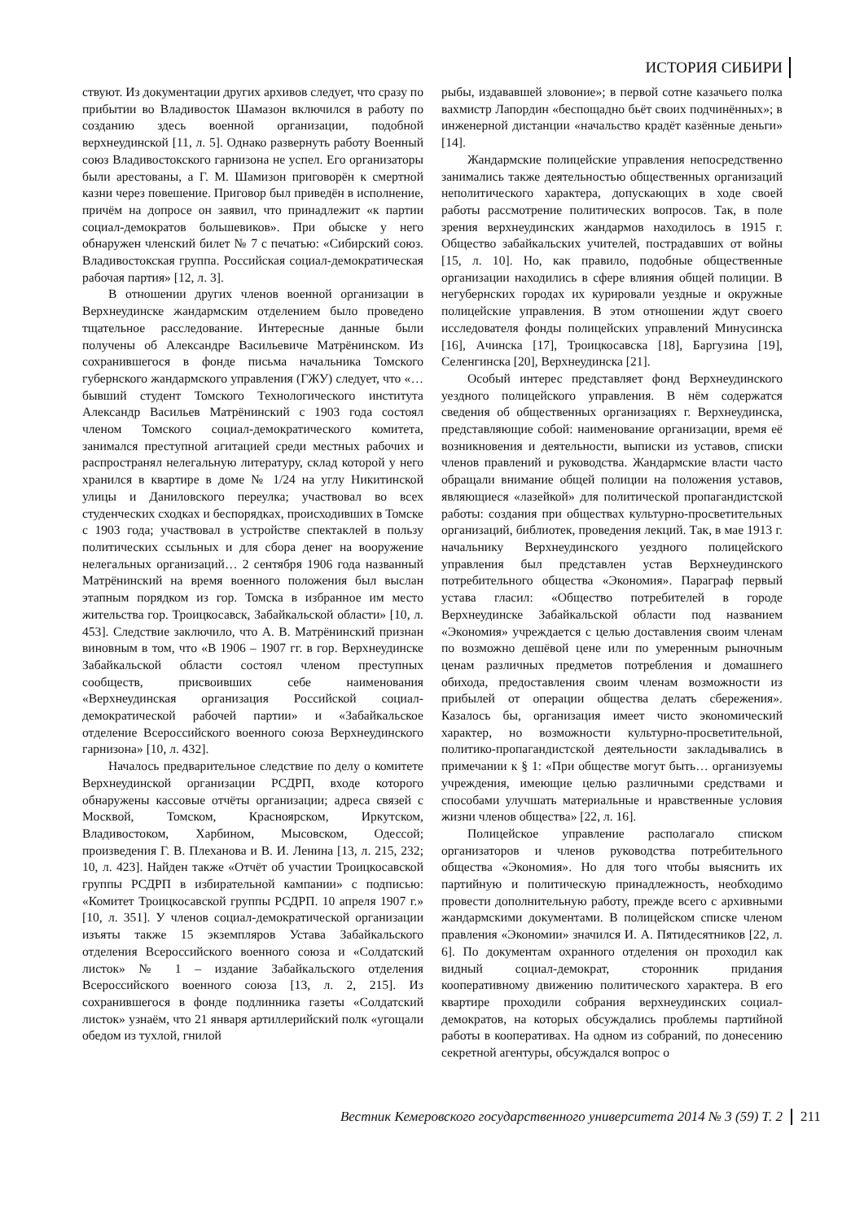ИСТОРИЯ СИБИРИ
ствуют. Из документации других архивов следует, что сразу по прибытии во Владивосток Шамазон включился в работу по созданию здесь военной организации, подобной верхнеудинской [11, л. 5]. Однако развернуть работу Военный союз Владивостокского гарнизона не успел. Его организаторы были арестованы, а Г. М. Шамизон приговорён к смертной казни через повешение. Приговор был приведён в исполнение, причём на допросе он заявил, что принадлежит «к партии социал-демократов большевиков». При обыске у него обнаружен членский билет № 7 с печатью: «Сибирский союз. Владивостокская группа. Российская социал-демократическая рабочая партия» [12, л. 3].
В отношении других членов военной организации в Верхнеудинске жандармским отделением было проведено тщательное расследование. Интересные данные были получены об Александре Васильевиче Матрёнинском. Из сохранившегося в фонде письма начальника Томского губернского жандармского управления (ГЖУ) следует, что «…бывший студент Томского Технологического института Александр Васильев Матрёнинский с 1903 года состоял членом Томского социал-демократического комитета, занимался преступной агитацией среди местных рабочих и распространял нелегальную литературу, склад которой у него хранился в квартире в доме № 1/24 на углу Никитинской улицы и Даниловского переулка; участвовал во всех студенческих сходках и беспорядках, происходивших в Томске с 1903 года; участвовал в устройстве спектаклей в пользу политических ссыльных и для сбора денег на вооружение нелегальных организаций… 2 сентября 1906 года названный Матрёнинский на время военного положения был выслан этапным порядком из гор. Томска в избранное им место жительства гор. Троицкосавск, Забайкальской области» [10, л. 453]. Следствие заключило, что А. В. Матрёнинский признан виновным в том, что «В 1906 – 1907 гг. в гор. Верхнеудинске Забайкальской области состоял членом преступных сообществ, присвоивших себе наименования «Верхнеудинская организация Российской социал-демократической рабочей партии» и «Забайкальское отделение Всероссийского военного союза Верхнеудинского гарнизона» [10, л. 432].
Началось предварительное следствие по делу о комитете Верхнеудинской организации РСДРП, входе которого обнаружены кассовые отчёты организации; адреса связей с Москвой, Томском, Красноярском, Иркутском, Владивостоком, Харбином, Мысовском, Одессой; произведения Г. В. Плеханова и В. И. Ленина [13, л. 215, 232; 10, л. 423]. Найден также «Отчёт об участии Троицкосавской группы РСДРП в избирательной кампании» с подписью: «Комитет Троицкосавской группы РСДРП. 10 апреля 1907 г.» [10, л. 351]. У членов социал-демократической организации изъяты также 15 экземпляров Устава Забайкальского отделения Всероссийского военного союза и «Солдатский листок» № 1 – издание Забайкальского отделения Всероссийского военного союза [13, л. 2, 215]. Из сохранившегося в фонде подлинника газеты «Солдатский листок» узнаём, что 21 января артиллерийский полк «угощали обедом из тухлой, гнилой
рыбы, издававшей зловоние»; в первой сотне казачьего полка вахмистр Лапордин «беспощадно бьёт своих подчинённых»; в инженерной дистанции «начальство крадёт казённые деньги» [14].
Жандармские полицейские управления непосредственно занимались также деятельностью общественных организаций неполитического характера, допускающих в ходе своей работы рассмотрение политических вопросов. Так, в поле зрения верхнеудинских жандармов находилось в 1915 г. Общество забайкальских учителей, пострадавших от войны [15, л. 10]. Но, как правило, подобные общественные организации находились в сфере влияния общей полиции. В негубернских городах их курировали уездные и окружные полицейские управления. В этом отношении ждут своего исследователя фонды полицейских управлений Минусинска [16], Ачинска [17], Троицкосавска [18], Баргузина [19], Селенгинска [20], Верхнеудинска [21].
Особый интерес представляет фонд Верхнеудинского уездного полицейского управления. В нём содержатся сведения об общественных организациях г. Верхнеудинска, представляющие собой: наименование организации, время её возникновения и деятельности, выписки из уставов, списки членов правлений и руководства. Жандармские власти часто обращали внимание общей полиции на положения уставов, являющиеся «лазейкой» для политической пропагандистской работы: создания при обществах культурно-просветительных организаций, библиотек, проведения лекций. Так, в мае 1913 г. начальнику Верхнеудинского уездного полицейского управления был представлен устав Верхнеудинского потребительного общества «Экономия». Параграф первый устава гласил: «Общество потребителей в городе Верхнеудинске Забайкальской области под названием «Экономия» учреждается с целью доставления своим членам по возможно дешёвой цене или по умеренным рыночным ценам различных предметов потребления и домашнего обихода, предоставления своим членам возможности из прибылей от операции общества делать сбережения». Казалось бы, организация имеет чисто экономический характер, но возможности культурно-просветительной, политико-пропагандистской деятельности закладывались в примечании к § 1: «При обществе могут быть… организуемы учреждения, имеющие целью различными средствами и способами улучшать материальные и нравственные условия жизни членов общества» [22, л. 16].
Полицейское управление располагало списком организаторов и членов руководства потребительного общества «Экономия». Но для того чтобы выяснить их партийную и политическую принадлежность, необходимо провести дополнительную работу, прежде всего с архивными жандармскими документами. В полицейском списке членом правления «Экономии» значился И. А. Пятидесятников [22, л. 6]. По документам охранного отделения он проходил как видный социал-демократ, сторонник придания кооперативному движению политического характера. В его квартире проходили собрания верхнеудинских социал-демократов, на которых обсуждались проблемы партийной работы в кооперативах. На одном из собраний, по донесению секретной агентуры, обсуждался вопрос о
Вестник Кемеровского государственного университета 2014 № 3 (59) Т. 2 211